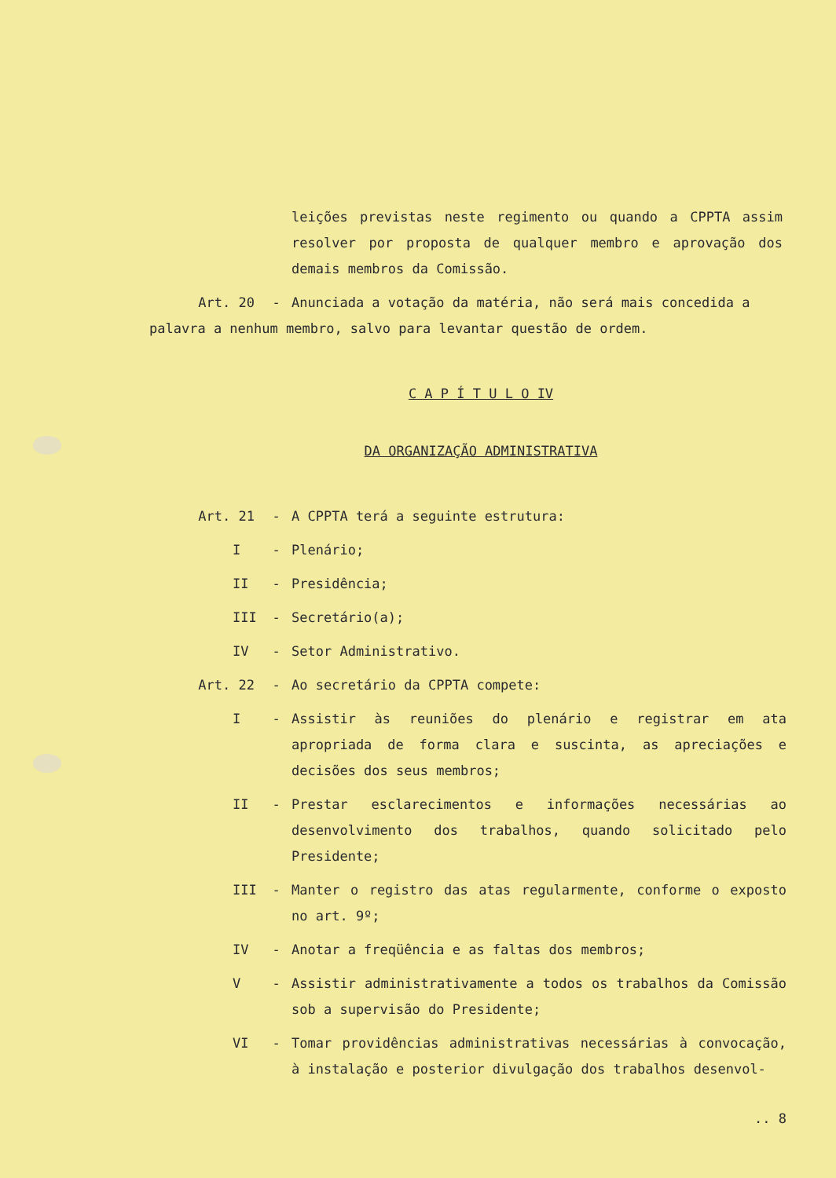leições previstas neste regimento ou quando a CPPTA assim resolver por proposta de qualquer membro e aprovação dos demais membros da Comissão.
Art. 20 - Anunciada a votação da matéria, não será mais concedida a
palavra a nenhum membro, salvo para levantar questão de ordem.
C A P Í T U L O IV
DA ORGANIZAÇÃO ADMINISTRATIVA
Art. 21 - A CPPTA terá a seguinte estrutura:
I - Plenário;
II - Presidência;
III - Secretário(a);
IV - Setor Administrativo.
Art. 22 - Ao secretário da CPPTA compete:
I - Assistir às reuniões do plenário e registrar em ata apropriada de forma clara e suscinta, as apreciações e decisões dos seus membros;
II - Prestar esclarecimentos e informações necessárias ao desenvolvimento dos trabalhos, quando solicitado pelo Presidente;
III - Manter o registro das atas regularmente, conforme o exposto no art. 9º;
IV - Anotar a freqüência e as faltas dos membros;
V - Assistir administrativamente a todos os trabalhos da Comissão sob a supervisão do Presidente;
VI - Tomar providências administrativas necessárias à convocação, à instalação e posterior divulgação dos trabalhos desenvol-
.. 8